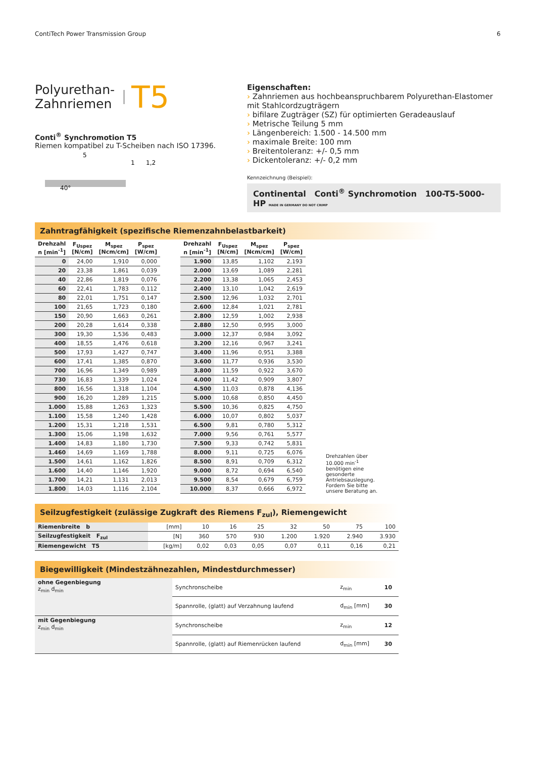ContiTech Power Transmission Group 6
Polyurethan-
Zahnriemen T5
Conti<sup>®</sup> Synchromotion T5
Riemen kompatibel zu T-Scheiben nach ISO 17396.
5
40°
1
1,2
Eigenschaften:
Zahnriemen aus hochbeanspruchbarem Polyurethan-Elastomer mit Stahlcordzugträgern
bifilare Zugträger (SZ) für optimierten Geradeauslauf
Metrische Teilung 5 mm
Längenbereich: 1.500 - 14.500 mm
maximale Breite: 100 mm
Breitentoleranz: +/- 0,5 mm
Dickentoleranz: +/- 0,2 mm
Kennzeichnung (Beispiel):
Continental Conti<sup>®</sup> Synchromotion 100-T5-5000-HP MADE IN GERMANY DO NOT CRIMP
Zahntragfähigkeit (spezifische Riemenzahnbelastbarkeit)
| Drehzahl n [min<sup>-1</sup>] | F<sub>Uspez</sub> [N/cm] | M<sub>spez</sub> [Ncm/cm] | P<sub>spez</sub> [W/cm] |
| --- | --- | --- | --- |
| 0 | 24,00 | 1,910 | 0,000 |
| 20 | 23,38 | 1,861 | 0,039 |
| 40 | 22,86 | 1,819 | 0,076 |
| 60 | 22,41 | 1,783 | 0,112 |
| 80 | 22,01 | 1,751 | 0,147 |
| 100 | 21,65 | 1,723 | 0,180 |
| 150 | 20,90 | 1,663 | 0,261 |
| 200 | 20,28 | 1,614 | 0,338 |
| 300 | 19,30 | 1,536 | 0,483 |
| 400 | 18,55 | 1,476 | 0,618 |
| 500 | 17,93 | 1,427 | 0,747 |
| 600 | 17,41 | 1,385 | 0,870 |
| 700 | 16,96 | 1,349 | 0,989 |
| 730 | 16,83 | 1,339 | 1,024 |
| 800 | 16,56 | 1,318 | 1,104 |
| 900 | 16,20 | 1,289 | 1,215 |
| 1.000 | 15,88 | 1,263 | 1,323 |
| 1.100 | 15,58 | 1,240 | 1,428 |
| 1.200 | 15,31 | 1,218 | 1,531 |
| 1.300 | 15,06 | 1,198 | 1,632 |
| 1.400 | 14,83 | 1,180 | 1,730 |
| 1.460 | 14,69 | 1,169 | 1,788 |
| 1.500 | 14,61 | 1,162 | 1,826 |
| 1.600 | 14,40 | 1,146 | 1,920 |
| 1.700 | 14,21 | 1,131 | 2,013 |
| 1.800 | 14,03 | 1,116 | 2,104 |
| Drehzahl n [min<sup>-1</sup>] | F<sub>Uspez</sub> [N/cm] | M<sub>spez</sub> [Ncm/cm] | P<sub>spez</sub> [W/cm] |
| --- | --- | --- | --- |
| 1.900 | 13,85 | 1,102 | 2,193 |
| 2.000 | 13,69 | 1,089 | 2,281 |
| 2.200 | 13,38 | 1,065 | 2,453 |
| 2.400 | 13,10 | 1,042 | 2,619 |
| 2.500 | 12,96 | 1,032 | 2,701 |
| 2.600 | 12,84 | 1,021 | 2,781 |
| 2.800 | 12,59 | 1,002 | 2,938 |
| 2.880 | 12,50 | 0,995 | 3,000 |
| 3.000 | 12,37 | 0,984 | 3,092 |
| 3.200 | 12,16 | 0,967 | 3,241 |
| 3.400 | 11,96 | 0,951 | 3,388 |
| 3.600 | 11,77 | 0,936 | 3,530 |
| 3.800 | 11,59 | 0,922 | 3,670 |
| 4.000 | 11,42 | 0,909 | 3,807 |
| 4.500 | 11,03 | 0,878 | 4,136 |
| 5.000 | 10,68 | 0,850 | 4,450 |
| 5.500 | 10,36 | 0,825 | 4,750 |
| 6.000 | 10,07 | 0,802 | 5,037 |
| 6.500 | 9,81 | 0,780 | 5,312 |
| 7.000 | 9,56 | 0,761 | 5,577 |
| 7.500 | 9,33 | 0,742 | 5,831 |
| 8.000 | 9,11 | 0,725 | 6,076 |
| 8.500 | 8,91 | 0,709 | 6,312 |
| 9.000 | 8,72 | 0,694 | 6,540 |
| 9.500 | 8,54 | 0,679 | 6,759 |
| 10.000 | 8,37 | 0,666 | 6,972 |
Drehzahlen über 10.000 min<sup>-1</sup> benötigen eine gesonderte Antriebsauslegung. Fordern Sie bitte unsere Beratung an.
Seilzugfestigkeit (zulässige Zugkraft des Riemens F<sub>zul</sub>), Riemengewicht
| Riemenbreite b | [mm] | 10 | 16 | 25 | 32 | 50 | 75 | 100 |
| Seilzugfestigkeit F<sub>zul</sub> | [N] | 360 | 570 | 930 | 1.200 | 1.920 | 2.940 | 3.930 |
| Riemengewicht T5 | [kg/m] | 0,02 | 0,03 | 0,05 | 0,07 | 0,11 | 0,16 | 0,21 |
Biegewilligkeit (Mindestzähnezahlen, Mindestdurchmesser)
| ohne Gegenbiegung z<sub>min</sub> d<sub>min</sub> | Synchronscheibe | z<sub>min</sub> | 10 |
| | Spannrolle, (glatt) auf Verzahnung laufend | d<sub>min</sub> [mm] | 30 |
| mit Gegenbiegung z<sub>min</sub> d<sub>min</sub> | Synchronscheibe | z<sub>min</sub> | 12 |
| | Spannrolle, (glatt) auf Riemenrücken laufend | d<sub>min</sub> [mm] | 30 |